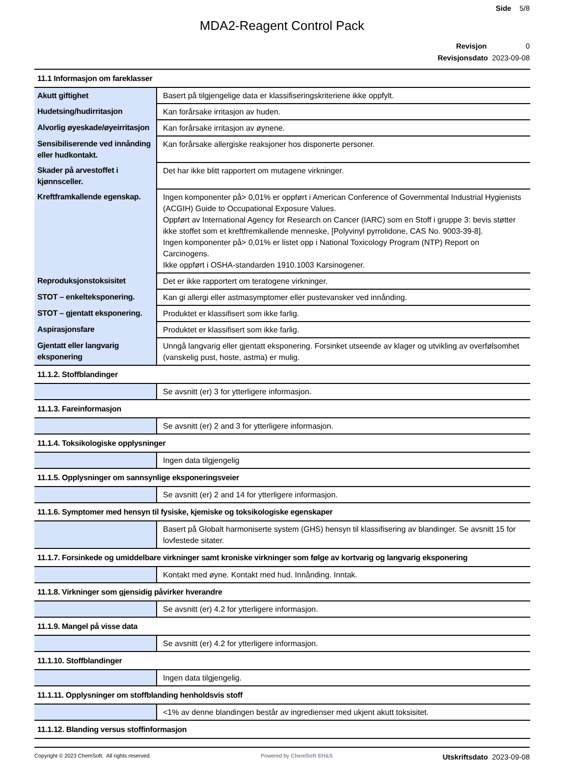Side 5/8
MDA2-Reagent Control Pack
Revisjon 0
Revisjonsdato 2023-09-08
| 11.1 Informasjon om fareklasser | |
| Akutt giftighet | Basert på tilgjengelige data er klassifiseringskriteriene ikke oppfylt. |
| Hudetsing/hudirritasjon | Kan forårsake irritasjon av huden. |
| Alvorlig øyeskade/øyeirritasjon | Kan forårsake irritasjon av øynene. |
| Sensibiliserende ved innånding eller hudkontakt. | Kan forårsake allergiske reaksjoner hos disponerte personer. |
| Skader på arvestoffet i kjønnsceller. | Det har ikke blitt rapportert om mutagene virkninger. |
| Kreftframkallende egenskap. | Ingen komponenter på> 0,01% er oppført i American Conference of Governmental Industrial Hygienists (ACGIH) Guide to Occupational Exposure Values. Oppført av International Agency for Research on Cancer (IARC) som en Stoff i gruppe 3: bevis støtter ikke stoffet som et kreftfremkallende menneske, [Polyvinyl pyrrolidone, CAS No. 9003-39-8]. Ingen komponenter på> 0,01% er listet opp i National Toxicology Program (NTP) Report on Carcinogens. Ikke oppført i OSHA-standarden 1910.1003 Karsinogener. |
| Reproduksjonstoksisitet | Det er ikke rapportert om teratogene virkninger. |
| STOT – enkelteksponering. | Kan gi allergi eller astmasymptomer eller pustevansker ved innånding. |
| STOT – gjentatt eksponering. | Produktet er klassifisert som ikke farlig. |
| Aspirasjonsfare | Produktet er klassifisert som ikke farlig. |
| Gjentatt eller langvarig eksponering | Unngå langvarig eller gjentatt eksponering. Forsinket utseende av klager og utvikling av overfølsomhet (vanskelig pust, hoste, astma) er mulig. |
| 11.1.2. Stoffblandinger | |
| | Se avsnitt (er) 3 for ytterligere informasjon. |
| 11.1.3. Fareinformasjon | |
| | Se avsnitt (er) 2 and 3 for ytterligere informasjon. |
| 11.1.4. Toksikologiske opplysninger | |
| | Ingen data tilgjengelig |
| 11.1.5. Opplysninger om sannsynlige eksponeringsveier | |
| | Se avsnitt (er) 2 and 14 for ytterligere informasjon. |
| 11.1.6. Symptomer med hensyn til fysiske, kjemiske og toksikologiske egenskaper | |
| | Basert på Globalt harmoniserte system (GHS) hensyn til klassifisering av blandinger. Se avsnitt 15 for lovfestede sitater. |
| 11.1.7. Forsinkede og umiddelbare virkninger samt kroniske virkninger som følge av kortvarig og langvarig eksponering | |
| | Kontakt med øyne. Kontakt med hud. Innånding. Inntak. |
| 11.1.8. Virkninger som gjensidig påvirker hverandre | |
| | Se avsnitt (er) 4.2 for ytterligere informasjon. |
| 11.1.9. Mangel på visse data | |
| | Se avsnitt (er) 4.2 for ytterligere informasjon. |
| 11.1.10. Stoffblandinger | |
| | Ingen data tilgjengelig. |
| 11.1.11. Opplysninger om stoffblanding henholdsvis stoff | |
| | <1% av denne blandingen består av ingredienser med ukjent akutt toksisitet. |
| 11.1.12. Blanding versus stoffinformasjon | |
Copyright © 2023 ChemSoft. All rights reserved.
Powered by ChemSoft EH&S
Utskriftsdato 2023-09-08